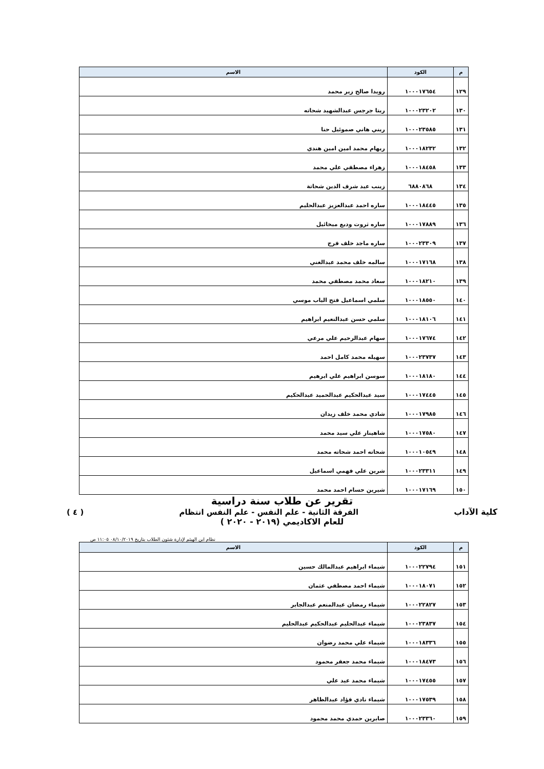| م | الكود | الاسم |
| --- | --- | --- |
| ١٢٩ | ١٠٠٠١٧٦٥٤ | رويدا صالح زير محمد |
| ١٣٠ | ١٠٠٠٢٣٢٠٢ | ريتا جرجس عبدالشهيد شحاته |
| ١٣١ | ١٠٠٠٢٣٥٨٥ | ريني هاني صموئيل حنا |
| ١٣٢ | ١٠٠٠١٨٢٣٢ | ريهام محمد امين امين هندي |
| ١٣٣ | ١٠٠٠١٨٤٥٨ | زهراء مصطفي علي محمد |
| ١٣٤ | ٦٨٨٠٨٦٨ | زينب عيد شرف الدين شحاتة |
| ١٣٥ | ١٠٠٠١٨٤٤٥ | ساره احمد عبدالعزيز عبدالحليم |
| ١٣٦ | ١٠٠٠١٧٨٨٩ | ساره ثروت وديع ميخائيل |
| ١٣٧ | ١٠٠٠٢٣٣٠٩ | ساره ماجد خلف فرج |
| ١٣٨ | ١٠٠٠١٧١٦٨ | سالمه خلف محمد عبدالغني |
| ١٣٩ | ١٠٠٠١٨٢١٠ | سعاد محمد مصطفي محمد |
| ١٤٠ | ١٠٠٠١٨٥٥٠ | سلمي اسماعيل فتح الباب موسي |
| ١٤١ | ١٠٠٠١٨١٠٦ | سلمي حسن عبدالنعيم ابراهيم |
| ١٤٢ | ١٠٠٠١٧٦٧٤ | سهام عبدالرحيم علي مرعي |
| ١٤٣ | ١٠٠٠٢٣٧٣٧ | سهيله محمد كامل احمد |
| ١٤٤ | ١٠٠٠١٨١٨٠ | سوسن ابراهيم علي ابرهيم |
| ١٤٥ | ١٠٠٠١٧٤٤٥ | سيد عبدالحكيم عبدالحميد عبدالحكيم |
| ١٤٦ | ١٠٠٠١٧٩٨٥ | شادي محمد خلف زيدان |
| ١٤٧ | ١٠٠٠١٧٥٨٠ | شاهيناز علي سيد محمد |
| ١٤٨ | ١٠٠٠١٠٥٤٩ | شحاته احمد شحاته محمد |
| ١٤٩ | ١٠٠٠٢٣٣١١ | شرين علي فهمي اسماعيل |
| ١٥٠ | ١٠٠٠١٧١٦٩ | شيرين حسام احمد محمد |
تقرير عن طلاب سنة دراسية
كلية الآداب الفرقة الثانية - علم النفس - علم النفس انتظام ( ٤ )
للعام الاكاديمي (٢٠١٩ - ٢٠٢٠ )
نظام ابن الهيثم لإدارة شئون الطلاب بتاريخ ٠٨/١٠/٢٠١٩ ١١:٠٥ ص
| م | الكود | الاسم |
| --- | --- | --- |
| ١٥١ | ١٠٠٠٢٢٧٩٤ | شيماء ابراهيم عبدالمالك حسين |
| ١٥٢ | ١٠٠٠١٨٠٧١ | شيماء احمد مصطفي عثمان |
| ١٥٣ | ١٠٠٠٢٢٨٢٧ | شيماء رمضان عبدالمنعم عبدالجابر |
| ١٥٤ | ١٠٠٠٢٣٨٣٧ | شيماء عبدالحليم عبدالحكيم عبدالحليم |
| ١٥٥ | ١٠٠٠١٨٣٣٦ | شيماء علي محمد رضوان |
| ١٥٦ | ١٠٠٠١٨٤٧٣ | شيماء محمد جعفر محمود |
| ١٥٧ | ١٠٠٠١٧٤٥٥ | شيماء محمد عيد علي |
| ١٥٨ | ١٠٠٠١٧٥٣٩ | شيماء نادي فؤاد عبدالظاهر |
| ١٥٩ | ١٠٠٠٢٣٣٦٠ | صابرين حمدي محمد محمود |